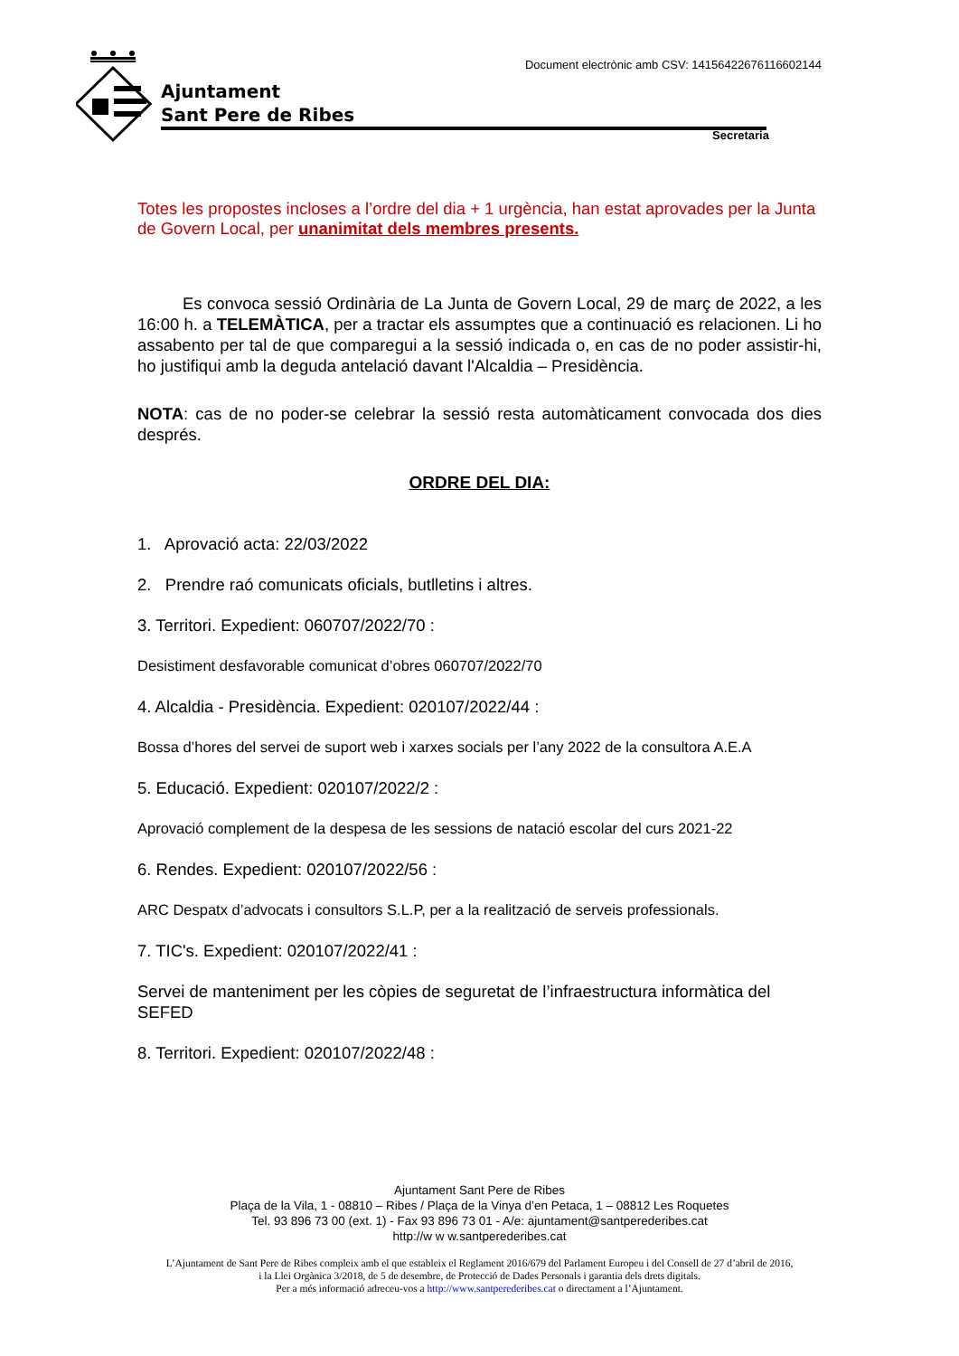Ajuntament
Sant Pere de Ribes
Document electrònic amb CSV: 14156422676116602144
Secretaria
Totes les propostes incloses a l’ordre del dia + 1 urgència, han estat aprovades per la Junta de Govern Local, per unanimitat dels membres presents.
Es convoca sessió Ordinària de La Junta de Govern Local, 29 de març de 2022, a les 16:00 h. a TELEMÀTICA, per a tractar els assumptes que a continuació es relacionen. Li ho assabento per tal de que comparegui a la sessió indicada o, en cas de no poder assistir-hi, ho justifiqui amb la deguda antelació davant l'Alcaldia – Presidència.
NOTA: cas de no poder-se celebrar la sessió resta automàticament convocada dos dies després.
ORDRE DEL DIA:
1. Aprovació acta: 22/03/2022
2. Prendre raó comunicats oficials, butlletins i altres.
3. Territori. Expedient: 060707/2022/70 :
Desistiment desfavorable comunicat d’obres 060707/2022/70
4. Alcaldia - Presidència. Expedient: 020107/2022/44 :
Bossa d’hores del servei de suport web i xarxes socials per l’any 2022 de la consultora A.E.A
5. Educació. Expedient: 020107/2022/2 :
Aprovació complement de la despesa de les sessions de natació escolar del curs 2021-22
6. Rendes. Expedient: 020107/2022/56 :
ARC Despatx d’advocats i consultors S.L.P, per a la realització de serveis professionals.
7. TIC's. Expedient: 020107/2022/41 :
Servei de manteniment per les còpies de seguretat de l’infraestructura informàtica del SEFED
8. Territori. Expedient: 020107/2022/48 :
Ajuntament Sant Pere de Ribes
Plaça de la Vila, 1 - 08810 – Ribes / Plaça de la Vinya d’en Petaca, 1 – 08812 Les Roquetes
Tel. 93 896 73 00 (ext. 1) - Fax 93 896 73 01 - A/e: ajuntament@santperederibes.cat
http://w w w.santperederibes.cat
L’Ajuntament de Sant Pere de Ribes compleix amb el que estableix el Reglament 2016/679 del Parlament Europeu i del Consell de 27 d’abril de 2016,
i la Llei Orgànica 3/2018, de 5 de desembre, de Protecció de Dades Personals i garantia dels drets digitals.
Per a més informació adreceu-vos a http://www.santperederibes.cat o directament a l’Ajuntament.